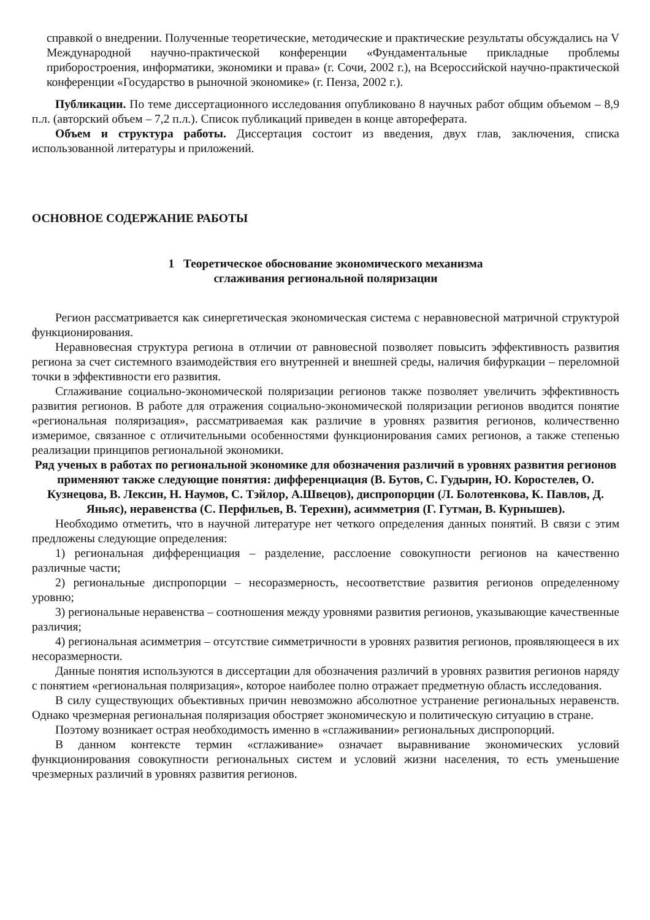справкой о внедрении. Полученные теоретические, методические и практические результаты обсуждались на V Международной научно-практической конференции «Фундаментальные прикладные проблемы приборостроения, информатики, экономики и права» (г. Сочи, 2002 г.), на Всероссийской научно-практической конференции «Государство в рыночной экономике» (г. Пенза, 2002 г.).
Публикации. По теме диссертационного исследования опубликовано 8 научных работ общим объемом – 8,9 п.л. (авторский объем – 7,2 п.л.). Список публикаций приведен в конце автореферата.
Объем и структура работы. Диссертация состоит из введения, двух глав, заключения, списка использованной литературы и приложений.
ОСНОВНОЕ СОДЕРЖАНИЕ РАБОТЫ
1 Теоретическое обоснование экономического механизма
сглаживания региональной поляризации
Регион рассматривается как синергетическая экономическая система с неравновесной матричной структурой функционирования.
Неравновесная структура региона в отличии от равновесной позволяет повысить эффективность развития региона за счет системного взаимодействия его внутренней и внешней среды, наличия бифуркации – переломной точки в эффективности его развития.
Сглаживание социально-экономической поляризации регионов также позволяет увеличить эффективность развития регионов. В работе для отражения социально-экономической поляризации регионов вводится понятие «региональная поляризация», рассматриваемая как различие в уровнях развития регионов, количественно измеримое, связанное с отличительными особенностями функционирования самих регионов, а также степенью реализации принципов региональной экономики.
Ряд ученых в работах по региональной экономике для обозначения различий в уровнях развития регионов применяют также следующие понятия: дифференциация (В. Бутов, С. Гудырин, Ю. Коростелев, О. Кузнецова, В. Лексин, Н. Наумов, С. Тэйлор, А.Швецов), диспропорции (Л. Болотенкова, К. Павлов, Д. Яньяс), неравенства (С. Перфильев, В. Терехин), асимметрия (Г. Гутман, В. Курнышев).
Необходимо отметить, что в научной литературе нет четкого определения данных понятий. В связи с этим предложены следующие определения:
1) региональная дифференциация – разделение, расслоение совокупности регионов на качественно различные части;
2) региональные диспропорции – несоразмерность, несоответствие развития регионов определенному уровню;
3) региональные неравенства – соотношения между уровнями развития регионов, указывающие качественные различия;
4) региональная асимметрия – отсутствие симметричности в уровнях развития регионов, проявляющееся в их несоразмерности.
Данные понятия используются в диссертации для обозначения различий в уровнях развития регионов наряду с понятием «региональная поляризация», которое наиболее полно отражает предметную область исследования.
В силу существующих объективных причин невозможно абсолютное устранение региональных неравенств. Однако чрезмерная региональная поляризация обостряет экономическую и политическую ситуацию в стране.
Поэтому возникает острая необходимость именно в «сглаживании» региональных диспропорций.
В данном контексте термин «сглаживание» означает выравнивание экономических условий функционирования совокупности региональных систем и условий жизни населения, то есть уменьшение чрезмерных различий в уровнях развития регионов.